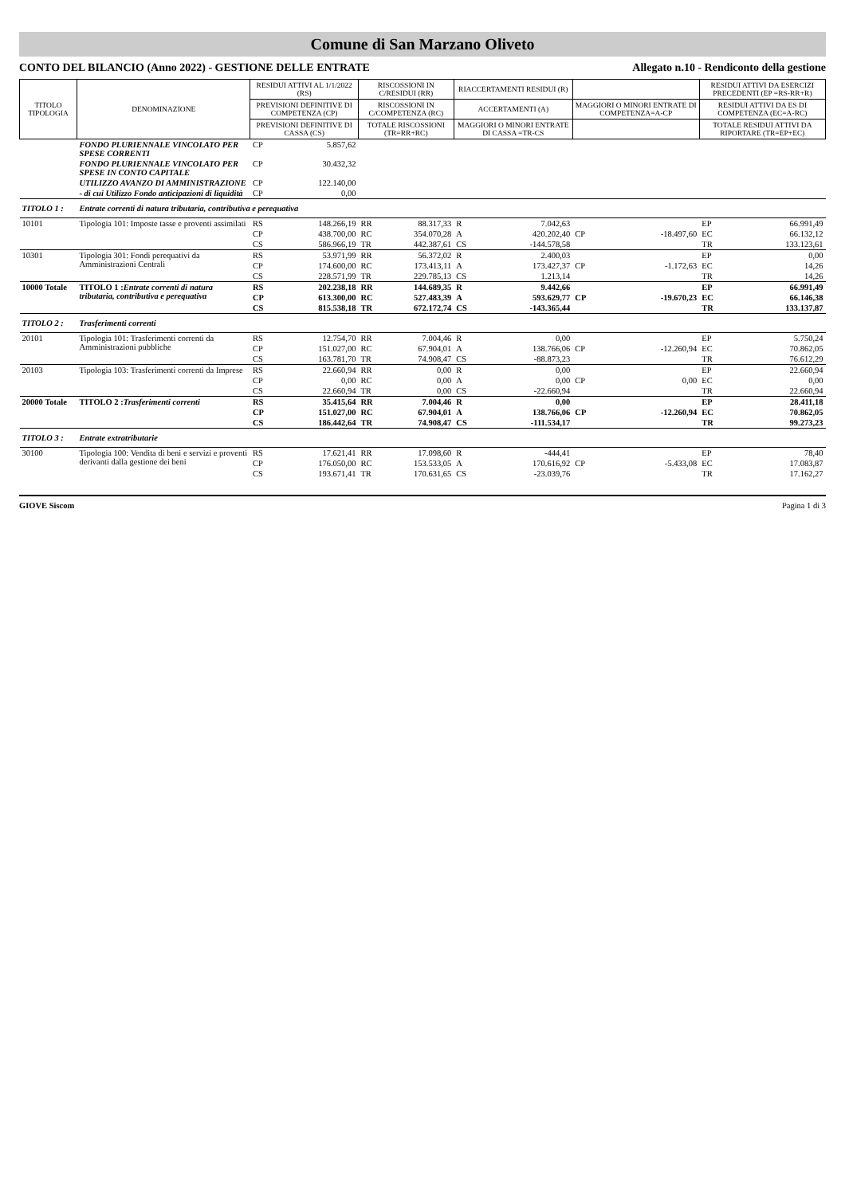Comune di San Marzano Oliveto
CONTO DEL BILANCIO (Anno 2022) - GESTIONE DELLE ENTRATE Allegato n.10 - Rendiconto della gestione
| TITOLO TIPOLOGIA | DENOMINAZIONE | RESIDUI ATTIVI AL 1/1/2022 (RS) | | RISCOSSIONI IN C/RESIDUI (RR) | | RIACCERTAMENTI RESIDUI (R) | | | | RESIDUI ATTIVI DA ESERCIZI PRECEDENTI (EP =RS-RR+R) | |
| --- | --- | --- | --- | --- | --- | --- | --- | --- | --- | --- | --- |
| | | PREVISIONI DEFINITIVE DI COMPETENZA (CP) | | RISCOSSIONI IN C/COMPETENZA (RC) | | ACCERTAMENTI (A) | | MAGGIORI O MINORI ENTRATE DI COMPETENZA=A-CP | | RESIDUI ATTIVI DA ES DI COMPETENZA (EC=A-RC) | |
| | | PREVISIONI DEFINITIVE DI CASSA (CS) | | TOTALE RISCOSSIONI (TR=RR+RC) | | MAGGIORI O MINORI ENTRATE DI CASSA =TR-CS | | | | TOTALE RESIDUI ATTIVI DA RIPORTARE (TR=EP+EC) | |
| | FONDO PLURIENNALE VINCOLATO PER SPESE CORRENTI | CP | 5.857,62 | | | | | | | | |
| | FONDO PLURIENNALE VINCOLATO PER SPESE IN CONTO CAPITALE | CP | 30.432,32 | | | | | | | | |
| | UTILIZZO AVANZO DI AMMINISTRAZIONE | CP | 122.140,00 | | | | | | | | |
| | - di cui Utilizzo Fondo anticipazioni di liquidità | CP | 0,00 | | | | | | | | |
| TITOLO 1 : | Entrate correnti di natura tributaria, contributiva e perequativa | | | | | | | | | | |
| 10101 | Tipologia 101: Imposte tasse e proventi assimilati | RS | 148.266,19 | RR | 88.317,33 | R | 7.042,63 | | | EP | 66.991,49 |
| | | CP | 438.700,00 | RC | 354.070,28 | A | 420.202,40 | CP | -18.497,60 | EC | 66.132,12 |
| | | CS | 586.966,19 | TR | 442.387,61 | CS | -144.578,58 | | | TR | 133.123,61 |
| 10301 | Tipologia 301: Fondi perequativi da Amministrazioni Centrali | RS | 53.971,99 | RR | 56.372,02 | R | 2.400,03 | | | EP | 0,00 |
| | | CP | 174.600,00 | RC | 173.413,11 | A | 173.427,37 | CP | -1.172,63 | EC | 14,26 |
| | | CS | 228.571,99 | TR | 229.785,13 | CS | 1.213,14 | | | TR | 14,26 |
| 10000 Totale | TITOLO 1 : Entrate correnti di natura tributaria, contributiva e perequativa | RS | 202.238,18 | RR | 144.689,35 | R | 9.442,66 | | | EP | 66.991,49 |
| | | CP | 613.300,00 | RC | 527.483,39 | A | 593.629,77 | CP | -19.670,23 | EC | 66.146,38 |
| | | CS | 815.538,18 | TR | 672.172,74 | CS | -143.365,44 | | | TR | 133.137,87 |
| TITOLO 2 : | Trasferimenti correnti | | | | | | | | | | |
| 20101 | Tipologia 101: Trasferimenti correnti da Amministrazioni pubbliche | RS | 12.754,70 | RR | 7.004,46 | R | 0,00 | | | EP | 5.750,24 |
| | | CP | 151.027,00 | RC | 67.904,01 | A | 138.766,06 | CP | -12.260,94 | EC | 70.862,05 |
| | | CS | 163.781,70 | TR | 74.908,47 | CS | -88.873,23 | | | TR | 76.612,29 |
| 20103 | Tipologia 103: Trasferimenti correnti da Imprese | RS | 22.660,94 | RR | 0,00 | R | 0,00 | | | EP | 22.660,94 |
| | | CP | 0,00 | RC | 0,00 | A | 0,00 | CP | 0,00 | EC | 0,00 |
| | | CS | 22.660,94 | TR | 0,00 | CS | -22.660,94 | | | TR | 22.660,94 |
| 20000 Totale | TITOLO 2 : Trasferimenti correnti | RS | 35.415,64 | RR | 7.004,46 | R | 0,00 | | | EP | 28.411,18 |
| | | CP | 151.027,00 | RC | 67.904,01 | A | 138.766,06 | CP | -12.260,94 | EC | 70.862,05 |
| | | CS | 186.442,64 | TR | 74.908,47 | CS | -111.534,17 | | | TR | 99.273,23 |
| TITOLO 3 : | Entrate extratributarie | | | | | | | | | | |
| 30100 | Tipologia 100: Vendita di beni e servizi e proventi derivanti dalla gestione dei beni | RS | 17.621,41 | RR | 17.098,60 | R | -444,41 | | | EP | 78,40 |
| | | CP | 176.050,00 | RC | 153.533,05 | A | 170.616,92 | CP | -5.433,08 | EC | 17.083,87 |
| | | CS | 193.671,41 | TR | 170.631,65 | CS | -23.039,76 | | | TR | 17.162,27 |
GIOVE Siscom Pagina 1 di 3